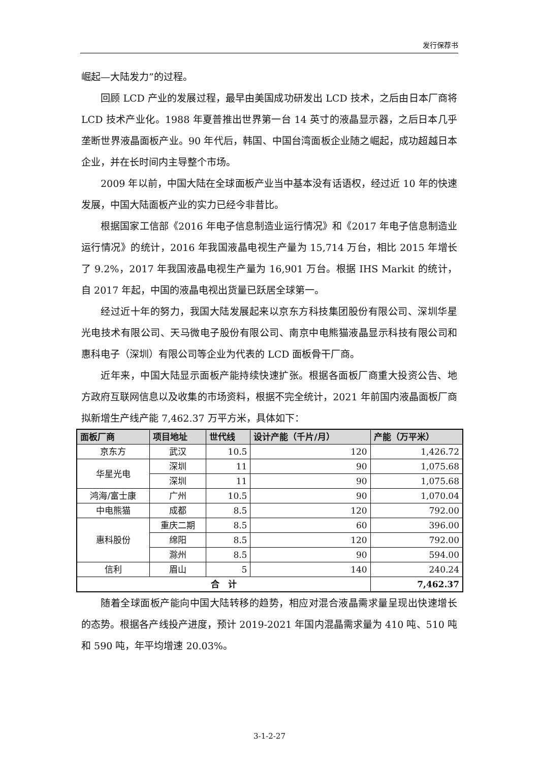发行保荐书
崛起—大陆发力”的过程。
回顾 LCD 产业的发展过程，最早由美国成功研发出 LCD 技术，之后由日本厂商将 LCD 技术产业化。1988 年夏普推出世界第一台 14 英寸的液晶显示器，之后日本几乎垄断世界液晶面板产业。90 年代后，韩国、中国台湾面板企业随之崛起，成功超越日本企业，并在长时间内主导整个市场。
2009 年以前，中国大陆在全球面板产业当中基本没有话语权，经过近 10 年的快速发展，中国大陆面板产业的实力已经今非昔比。
根据国家工信部《2016 年电子信息制造业运行情况》和《2017 年电子信息制造业运行情况》的统计，2016 年我国液晶电视生产量为 15,714 万台，相比 2015 年增长了 9.2%，2017 年我国液晶电视生产量为 16,901 万台。根据 IHS Markit 的统计，自 2017 年起，中国的液晶电视出货量已跃居全球第一。
经过近十年的努力，我国大陆发展起来以京东方科技集团股份有限公司、深圳华星光电技术有限公司、天马微电子股份有限公司、南京中电熊猫液晶显示科技有限公司和惠科电子（深圳）有限公司等企业为代表的 LCD 面板骨干厂商。
近年来，中国大陆显示面板产能持续快速扩张。根据各面板厂商重大投资公告、地方政府互联网信息以及收集的市场资料，根据不完全统计，2021 年前国内液晶面板厂商拟新增生产线产能 7,462.37 万平方米，具体如下：
| 面板厂商 | 项目地址 | 世代线 | 设计产能（千片/月） | 产能（万平米） |
| --- | --- | --- | --- | --- |
| 京东方 | 武汉 | 10.5 | 120 | 1,426.72 |
| 华星光电 | 深圳 | 11 | 90 | 1,075.68 |
| | 深圳 | 11 | 90 | 1,075.68 |
| 鸿海/富士康 | 广州 | 10.5 | 90 | 1,070.04 |
| 中电熊猫 | 成都 | 8.5 | 120 | 792.00 |
| 惠科股份 | 重庆二期 | 8.5 | 60 | 396.00 |
| | 绵阳 | 8.5 | 120 | 792.00 |
| | 滁州 | 8.5 | 90 | 594.00 |
| 信利 | 眉山 | 5 | 140 | 240.24 |
| 合 计 | | | | 7,462.37 |
随着全球面板产能向中国大陆转移的趋势，相应对混合液晶需求量呈现出快速增长的态势。根据各产线投产进度，预计 2019-2021 年国内混晶需求量为 410 吨、510 吨和 590 吨，年平均增速 20.03%。
3-1-2-27